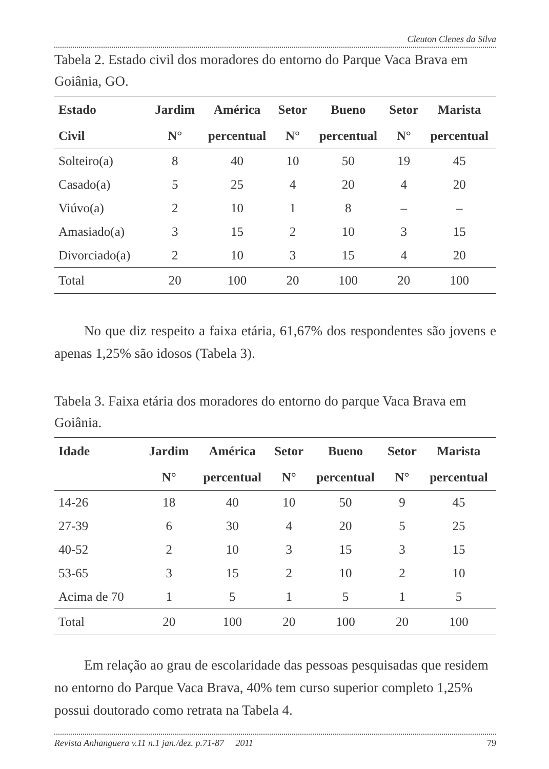Cleuton Clenes da Silva
Tabela 2. Estado civil dos moradores do entorno do Parque Vaca Brava em Goiânia, GO.
| Estado | Jardim | América | Setor | Bueno | Setor | Marista |
| --- | --- | --- | --- | --- | --- | --- |
| Civil | N° | percentual | N° | percentual | N° | percentual |
| Solteiro(a) | 8 | 40 | 10 | 50 | 19 | 45 |
| Casado(a) | 5 | 25 | 4 | 20 | 4 | 20 |
| Viúvo(a) | 2 | 10 | 1 | 8 | – | – |
| Amasiado(a) | 3 | 15 | 2 | 10 | 3 | 15 |
| Divorciado(a) | 2 | 10 | 3 | 15 | 4 | 20 |
| Total | 20 | 100 | 20 | 100 | 20 | 100 |
No que diz respeito a faixa etária, 61,67% dos respondentes são jovens e apenas 1,25% são idosos (Tabela 3).
Tabela 3. Faixa etária dos moradores do entorno do parque Vaca Brava em Goiânia.
| Idade | Jardim | América | Setor | Bueno | Setor | Marista |
| --- | --- | --- | --- | --- | --- | --- |
| | N° | percentual | N° | percentual | N° | percentual |
| 14-26 | 18 | 40 | 10 | 50 | 9 | 45 |
| 27-39 | 6 | 30 | 4 | 20 | 5 | 25 |
| 40-52 | 2 | 10 | 3 | 15 | 3 | 15 |
| 53-65 | 3 | 15 | 2 | 10 | 2 | 10 |
| Acima de 70 | 1 | 5 | 1 | 5 | 1 | 5 |
| Total | 20 | 100 | 20 | 100 | 20 | 100 |
Em relação ao grau de escolaridade das pessoas pesquisadas que residem no entorno do Parque Vaca Brava, 40% tem curso superior completo 1,25% possui doutorado como retrata na Tabela 4.
Revista Anhanguera v.11 n.1 jan./dez. p.71-87 2011 79